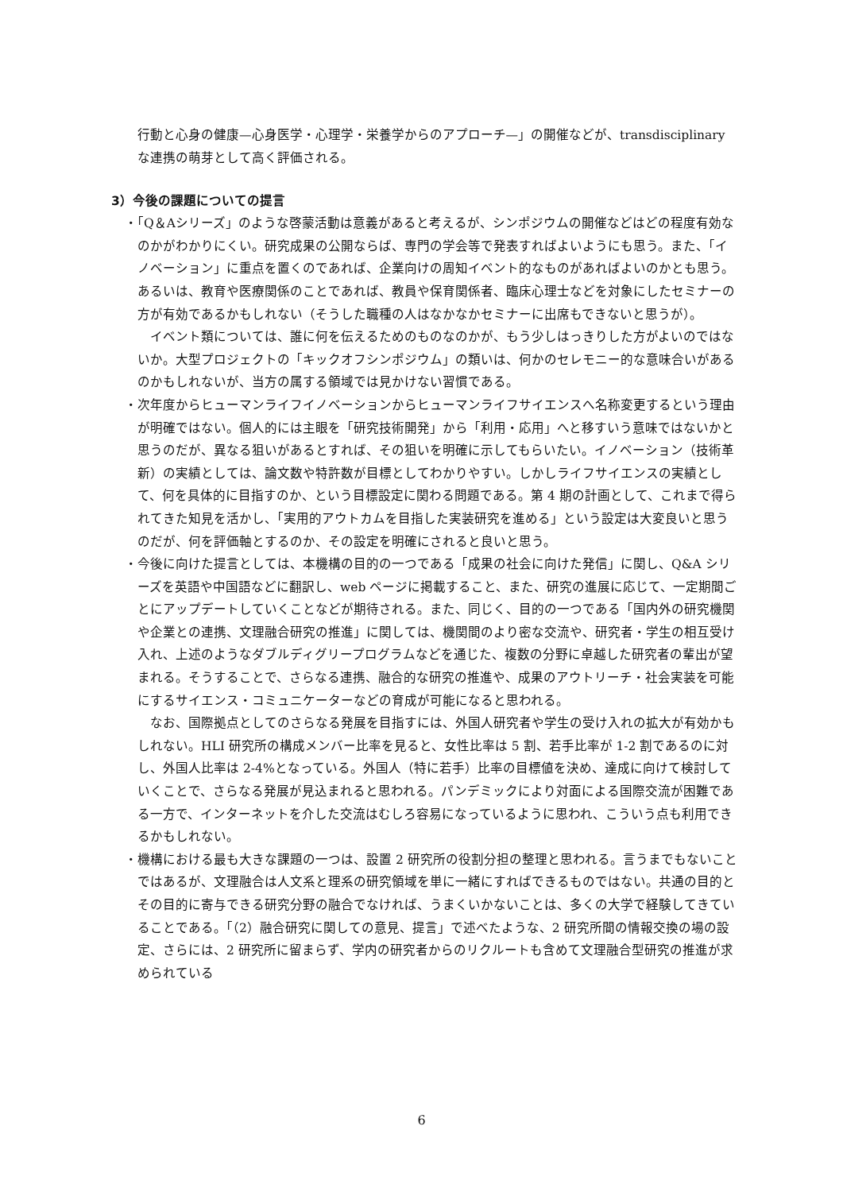行動と心身の健康—心身医学・心理学・栄養学からのアプローチ—」の開催などが、transdisciplinary な連携の萌芽として高く評価される。
3）今後の課題についての提言
・「Q＆Aシリーズ」のような啓蒙活動は意義があると考えるが、シンポジウムの開催などはどの程度有効なのかがわかりにくい。研究成果の公開ならば、専門の学会等で発表すればよいようにも思う。また、「イノベーション」に重点を置くのであれば、企業向けの周知イベント的なものがあればよいのかとも思う。あるいは、教育や医療関係のことであれば、教員や保育関係者、臨床心理士などを対象にしたセミナーの方が有効であるかもしれない（そうした職種の人はなかなかセミナーに出席もできないと思うが）。
イベント類については、誰に何を伝えるためのものなのかが、もう少しはっきりした方がよいのではないか。大型プロジェクトの「キックオフシンポジウム」の類いは、何かのセレモニー的な意味合いがあるのかもしれないが、当方の属する領域では見かけない習慣である。
・次年度からヒューマンライフイノベーションからヒューマンライフサイエンスへ名称変更するという理由が明確ではない。個人的には主眼を「研究技術開発」から「利用・応用」へと移すいう意味ではないかと思うのだが、異なる狙いがあるとすれば、その狙いを明確に示してもらいたい。イノベーション（技術革新）の実績としては、論文数や特許数が目標としてわかりやすい。しかしライフサイエンスの実績として、何を具体的に目指すのか、という目標設定に関わる問題である。第 4 期の計画として、これまで得られてきた知見を活かし、「実用的アウトカムを目指した実装研究を進める」という設定は大変良いと思うのだが、何を評価軸とするのか、その設定を明確にされると良いと思う。
・今後に向けた提言としては、本機構の目的の一つである「成果の社会に向けた発信」に関し、Q&A シリーズを英語や中国語などに翻訳し、web ページに掲載すること、また、研究の進展に応じて、一定期間ごとにアップデートしていくことなどが期待される。また、同じく、目的の一つである「国内外の研究機関や企業との連携、文理融合研究の推進」に関しては、機関間のより密な交流や、研究者・学生の相互受け入れ、上述のようなダブルディグリープログラムなどを通じた、複数の分野に卓越した研究者の輩出が望まれる。そうすることで、さらなる連携、融合的な研究の推進や、成果のアウトリーチ・社会実装を可能にするサイエンス・コミュニケーターなどの育成が可能になると思われる。
なお、国際拠点としてのさらなる発展を目指すには、外国人研究者や学生の受け入れの拡大が有効かもしれない。HLI 研究所の構成メンバー比率を見ると、女性比率は 5 割、若手比率が 1-2 割であるのに対し、外国人比率は 2-4%となっている。外国人（特に若手）比率の目標値を決め、達成に向けて検討していくことで、さらなる発展が見込まれると思われる。パンデミックにより対面による国際交流が困難である一方で、インターネットを介した交流はむしろ容易になっているように思われ、こういう点も利用できるかもしれない。
・機構における最も大きな課題の一つは、設置 2 研究所の役割分担の整理と思われる。言うまでもないことではあるが、文理融合は人文系と理系の研究領域を単に一緒にすればできるものではない。共通の目的とその目的に寄与できる研究分野の融合でなければ、うまくいかないことは、多くの大学で経験してきていることである。「（2）融合研究に関しての意見、提言」で述べたような、2 研究所間の情報交換の場の設定、さらには、2 研究所に留まらず、学内の研究者からのリクルートも含めて文理融合型研究の推進が求められている
6